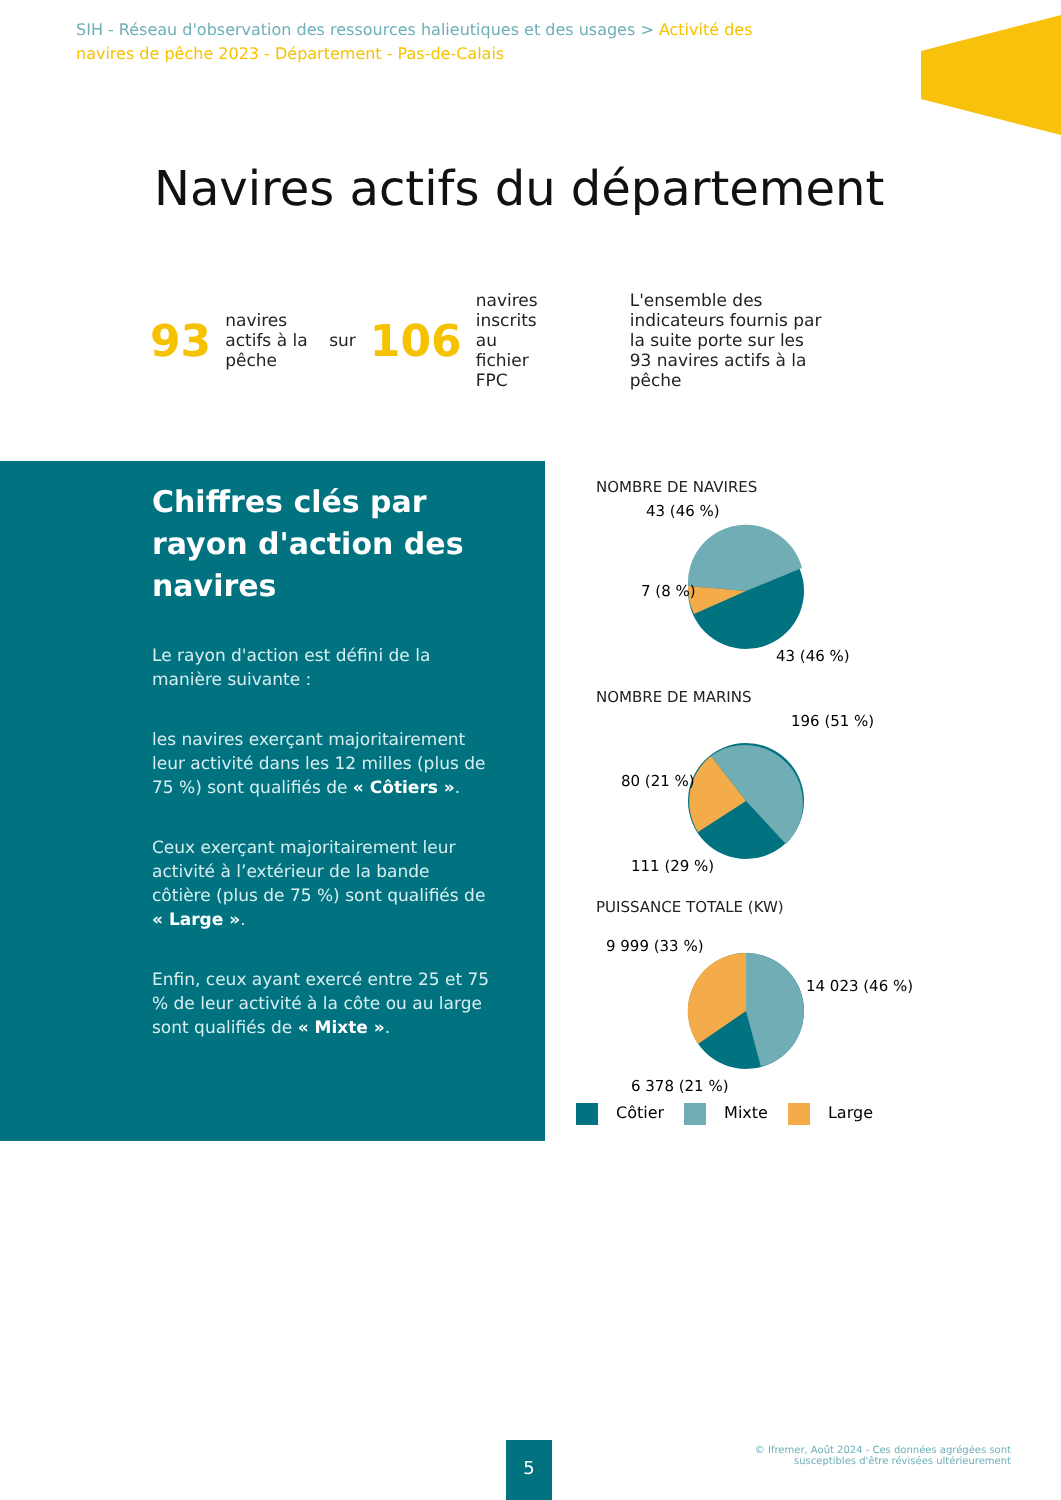SIH - Réseau d'observation des ressources halieutiques et des usages > Activité des navires de pêche 2023 - Département - Pas-de-Calais
Navires actifs du département
93 navires actifs à la pêche sur 106 navires inscrits au fichier FPC L'ensemble des indicateurs fournis par la suite porte sur les 93 navires actifs à la pêche
Chiffres clés par rayon d'action des navires
Le rayon d'action est défini de la manière suivante :
les navires exerçant majoritairement leur activité dans les 12 milles (plus de 75 %) sont qualifiés de « Côtiers ».
Ceux exerçant majoritairement leur activité à l’extérieur de la bande côtière (plus de 75 %) sont qualifiés de « Large ».
Enfin, ceux ayant exercé entre 25 et 75 % de leur activité à la côte ou au large sont qualifiés de « Mixte ».
NOMBRE DE NAVIRES
43 (46 %)
7 (8 %)
43 (46 %)
NOMBRE DE MARINS
196 (51 %)
80 (21 %)
111 (29 %)
PUISSANCE TOTALE (KW)
9 999 (33 %)
14 023 (46 %)
6 378 (21 %)
Côtier Mixte Large
5
© Ifremer, Août 2024 - Ces données agrégées sont
susceptibles d'être révisées ultérieurement